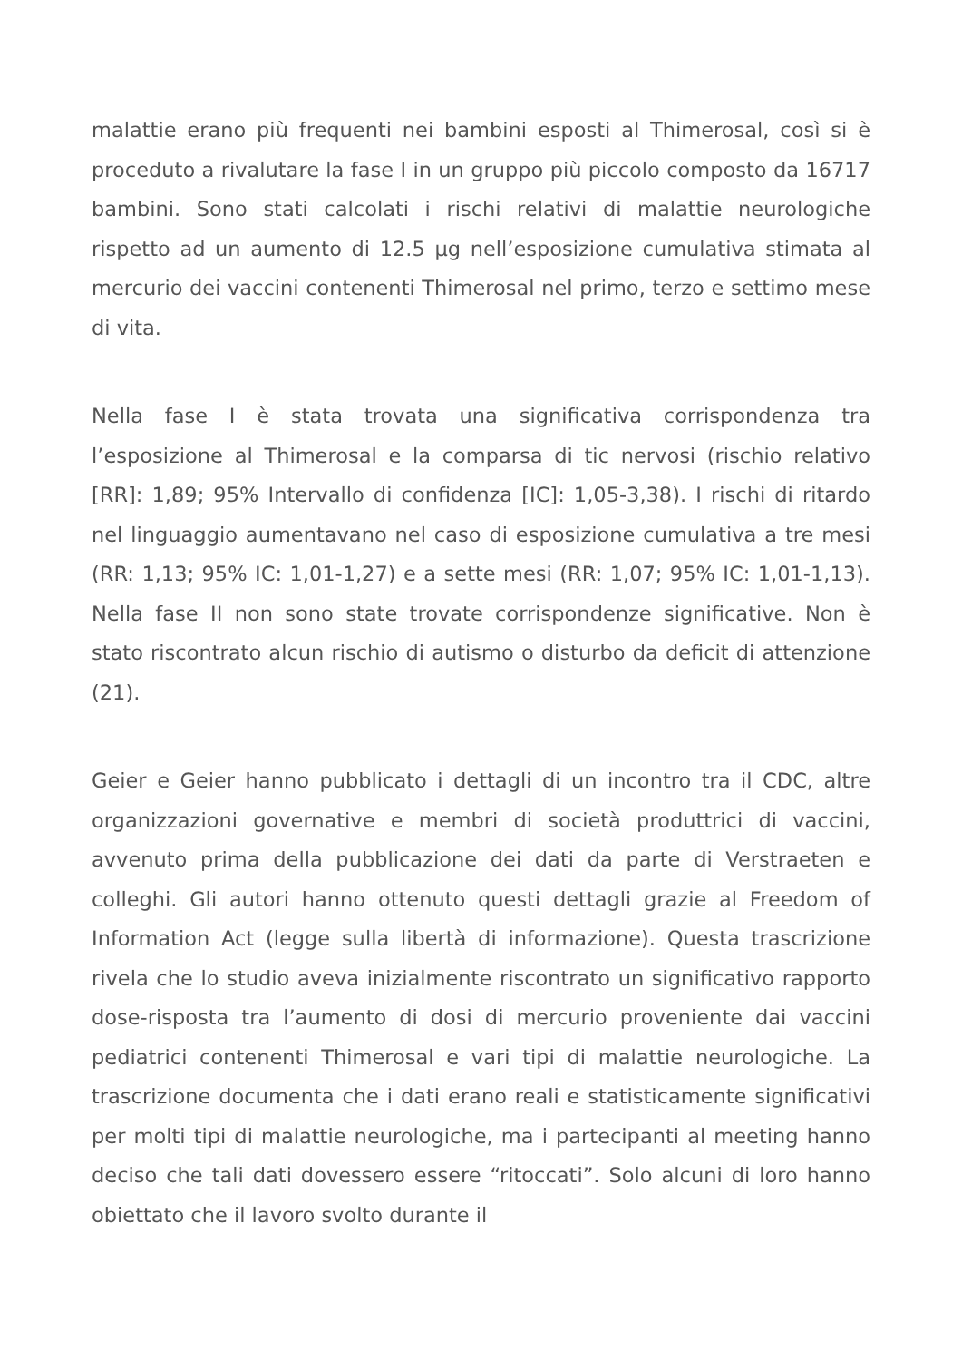malattie erano più frequenti nei bambini esposti al Thimerosal, così si è proceduto a rivalutare la fase I in un gruppo più piccolo composto da 16717 bambini. Sono stati calcolati i rischi relativi di malattie neurologiche rispetto ad un aumento di 12.5 µg nell’esposizione cumulativa stimata al mercurio dei vaccini contenenti Thimerosal nel primo, terzo e settimo mese di vita.
Nella fase I è stata trovata una significativa corrispondenza tra l’esposizione al Thimerosal e la comparsa di tic nervosi (rischio relativo [RR]: 1,89; 95% Intervallo di confidenza [IC]: 1,05-3,38). I rischi di ritardo nel linguaggio aumentavano nel caso di esposizione cumulativa a tre mesi (RR: 1,13; 95% IC: 1,01-1,27) e a sette mesi (RR: 1,07; 95% IC: 1,01-1,13). Nella fase II non sono state trovate corrispondenze significative. Non è stato riscontrato alcun rischio di autismo o disturbo da deficit di attenzione (21).
Geier e Geier hanno pubblicato i dettagli di un incontro tra il CDC, altre organizzazioni governative e membri di società produttrici di vaccini, avvenuto prima della pubblicazione dei dati da parte di Verstraeten e colleghi. Gli autori hanno ottenuto questi dettagli grazie al Freedom of Information Act (legge sulla libertà di informazione). Questa trascrizione rivela che lo studio aveva inizialmente riscontrato un significativo rapporto dose-risposta tra l’aumento di dosi di mercurio proveniente dai vaccini pediatrici contenenti Thimerosal e vari tipi di malattie neurologiche. La trascrizione documenta che i dati erano reali e statisticamente significativi per molti tipi di malattie neurologiche, ma i partecipanti al meeting hanno deciso che tali dati dovessero essere “ritoccati”. Solo alcuni di loro hanno obiettato che il lavoro svolto durante il